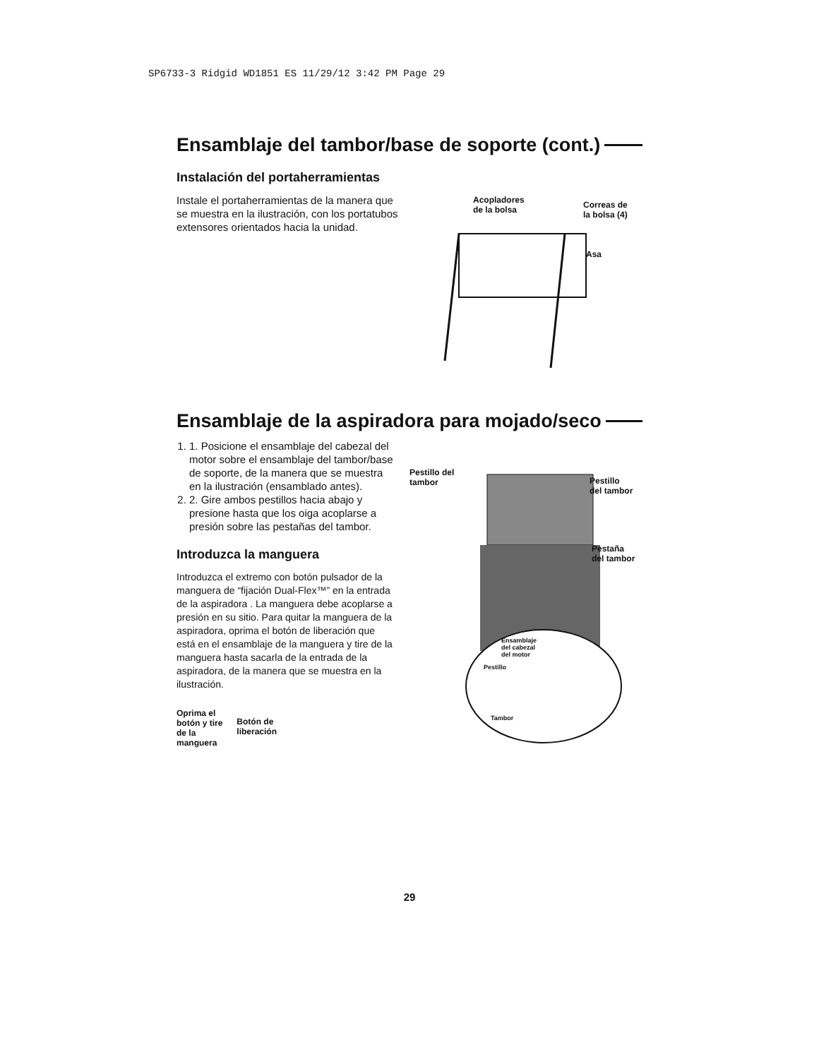SP6733-3 Ridgid WD1851 ES 11/29/12 3:42 PM Page 29
Ensamblaje del tambor/base de soporte (cont.)
Instalación del portaherramientas
Instale el portaherramientas de la manera que se muestra en la ilustración, con los portatubos extensores orientados hacia la unidad.
Acopladores
de la bolsa
Correas de
la bolsa (4)
Asa
Ensamblaje de la aspiradora para mojado/seco
1. 1. Posicione el ensamblaje del cabezal del motor sobre el ensamblaje del tambor/base de soporte, de la manera que se muestra en la ilustración (ensamblado antes).
2. 2. Gire ambos pestillos hacia abajo y presione hasta que los oiga acoplarse a presión sobre las pestañas del tambor.
Introduzca la manguera
Introduzca el extremo con botón pulsador de la manguera de “fijación Dual-Flex™” en la entrada de la aspiradora . La manguera debe acoplarse a presión en su sitio. Para quitar la manguera de la aspiradora, oprima el botón de liberación que está en el ensamblaje de la manguera y tire de la manguera hasta sacarla de la entrada de la aspiradora, de la manera que se muestra en la ilustración.
Oprima el
botón y tire
de la
manguera
Botón de
liberación
Pestillo del
tambor
Pestillo
del tambor
Pestaña
del tambor
Ensamblaje
del cabezal
del motor
Pestillo
Tambor
29